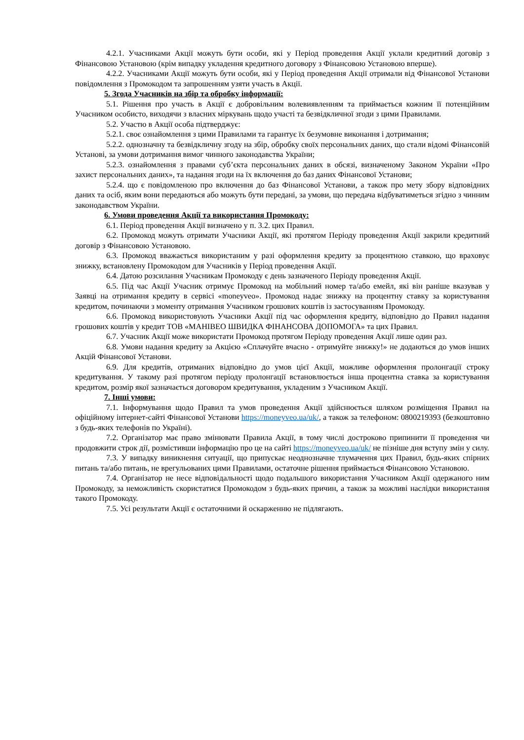4.2.1. Учасниками Акції можуть бути особи, які у Період проведення Акції уклали кредитний договір з Фінансовою Установою (крім випадку укладення кредитного договору з Фінансовою Установою вперше).
4.2.2. Учасниками Акції можуть бути особи, які у Період проведення Акції отримали від Фінансової Установи повідомлення з Промокодом та запрошенням узяти участь в Акції.
5. Згода Учасників на збір та обробку інформації:
5.1. Рішення про участь в Акції є добровільним волевиявленням та приймається кожним її потенційним Учасником особисто, виходячи з власних міркувань щодо участі та безвідкличної згоди з цими Правилами.
5.2. Участю в Акції особа підтверджує:
5.2.1. своє ознайомлення з цими Правилами та гарантує їх безумовне виконання і дотримання;
5.2.2. однозначну та безвідкличну згоду на збір, обробку своїх персональних даних, що стали відомі Фінансовій Установі, за умови дотримання вимог чинного законодавства України;
5.2.3. ознайомлення з правами суб’єкта персональних даних в обсязі, визначеному Законом України «Про захист персональних даних», та надання згоди на їх включення до баз даних Фінансової Установи;
5.2.4. що є повідомленою про включення до баз Фінансової Установи, а також про мету збору відповідних даних та осіб, яким вони передаються або можуть бути передані, за умови, що передача відбуватиметься згідно з чинним законодавством України.
6. Умови проведення Акції та використання Промокоду:
6.1. Період проведення Акції визначено у п. 3.2. цих Правил.
6.2. Промокод можуть отримати Учасники Акції, які протягом Періоду проведення Акції закрили кредитний договір з Фінансовою Установою.
6.3. Промокод вважається використаним у разі оформлення кредиту за процентною ставкою, що враховує знижку, встановлену Промокодом для Учасників у Період проведення Акції.
6.4. Датою розсилання Учасникам Промокоду є день зазначеного Періоду проведення Акції.
6.5. Під час Акції Учасник отримує Промокод на мобільний номер та/або емейл, які він раніше вказував у Заявці на отримання кредиту в сервісі «moneyveo». Промокод надає знижку на процентну ставку за користування кредитом, починаючи з моменту отримання Учасником грошових коштів із застосуванням Промокоду.
6.6. Промокод використовують Учасники Акції під час оформлення кредиту, відповідно до Правил надання грошових коштів у кредит ТОВ «МАНІВЕО ШВИДКА ФІНАНСОВА ДОПОМОГА» та цих Правил.
6.7. Учасник Акції може використати Промокод протягом Періоду проведення Акції лише один раз.
6.8. Умови надання кредиту за Акцією «Сплачуйте вчасно - отримуйте знижку!» не додаються до умов інших Акцій Фінансової Установи.
6.9. Для кредитів, отриманих відповідно до умов цієї Акції, можливе оформлення пролонгації строку кредитування. У такому разі протягом періоду пролонгації встановлюється інша процентна ставка за користування кредитом, розмір якої зазначається договором кредитування, укладеним з Учасником Акції.
7. Інші умови:
7.1. Інформування щодо Правил та умов проведення Акції здійснюється шляхом розміщення Правил на офіційному інтернет-сайті Фінансової Установи https://moneyveo.ua/uk/, а також за телефоном: 0800219393 (безкоштовно з будь-яких телефонів по Україні).
7.2. Організатор має право змінювати Правила Акції, в тому числі достроково припинити її проведення чи продовжити строк дії, розмістивши інформацію про це на сайті https://moneyveo.ua/uk/ не пізніше дня вступу змін у силу.
7.3. У випадку виникнення ситуації, що припускає неоднозначне тлумачення цих Правил, будь-яких спірних питань та/або питань, не врегульованих цими Правилами, остаточне рішення приймається Фінансовою Установою.
7.4. Організатор не несе відповідальності щодо подальшого використання Учасником Акції одержаного ним Промокоду, за неможливість скористатися Промокодом з будь-яких причин, а також за можливі наслідки використання такого Промокоду.
7.5. Усі результати Акції є остаточними й оскарженню не підлягають.